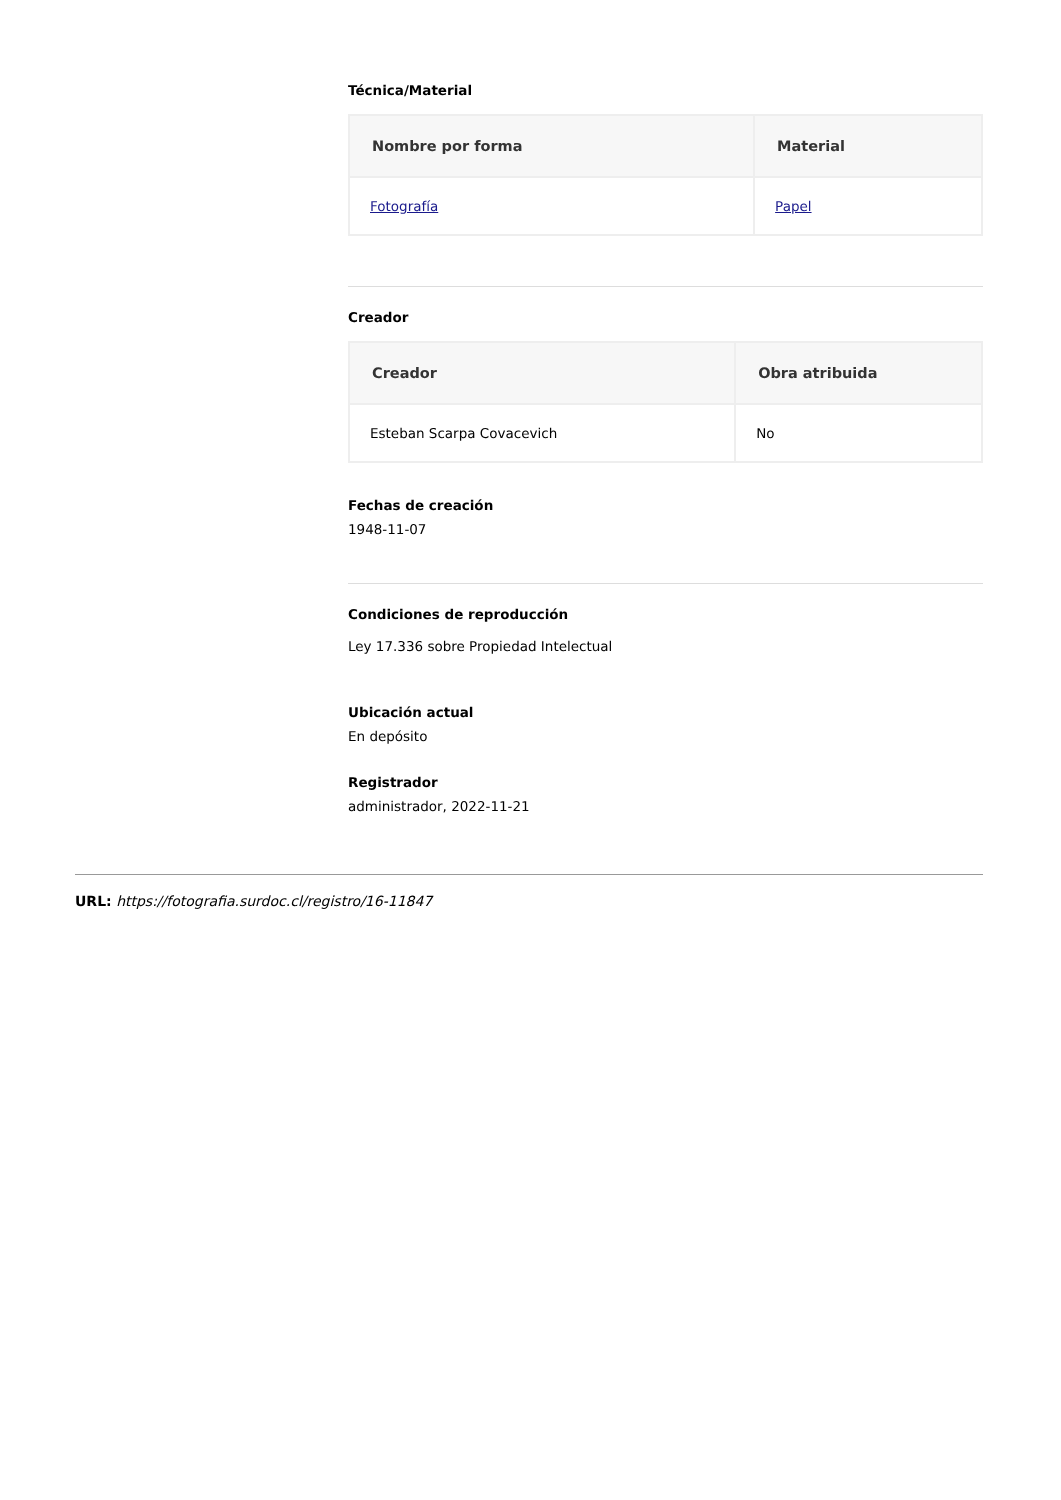Técnica/Material
| Nombre por forma | Material |
| --- | --- |
| Fotografía | Papel |
Creador
| Creador | Obra atribuida |
| --- | --- |
| Esteban Scarpa Covacevich | No |
Fechas de creación
1948-11-07
Condiciones de reproducción
Ley 17.336 sobre Propiedad Intelectual
Ubicación actual
En depósito
Registrador
administrador, 2022-11-21
URL: https://fotografia.surdoc.cl/registro/16-11847